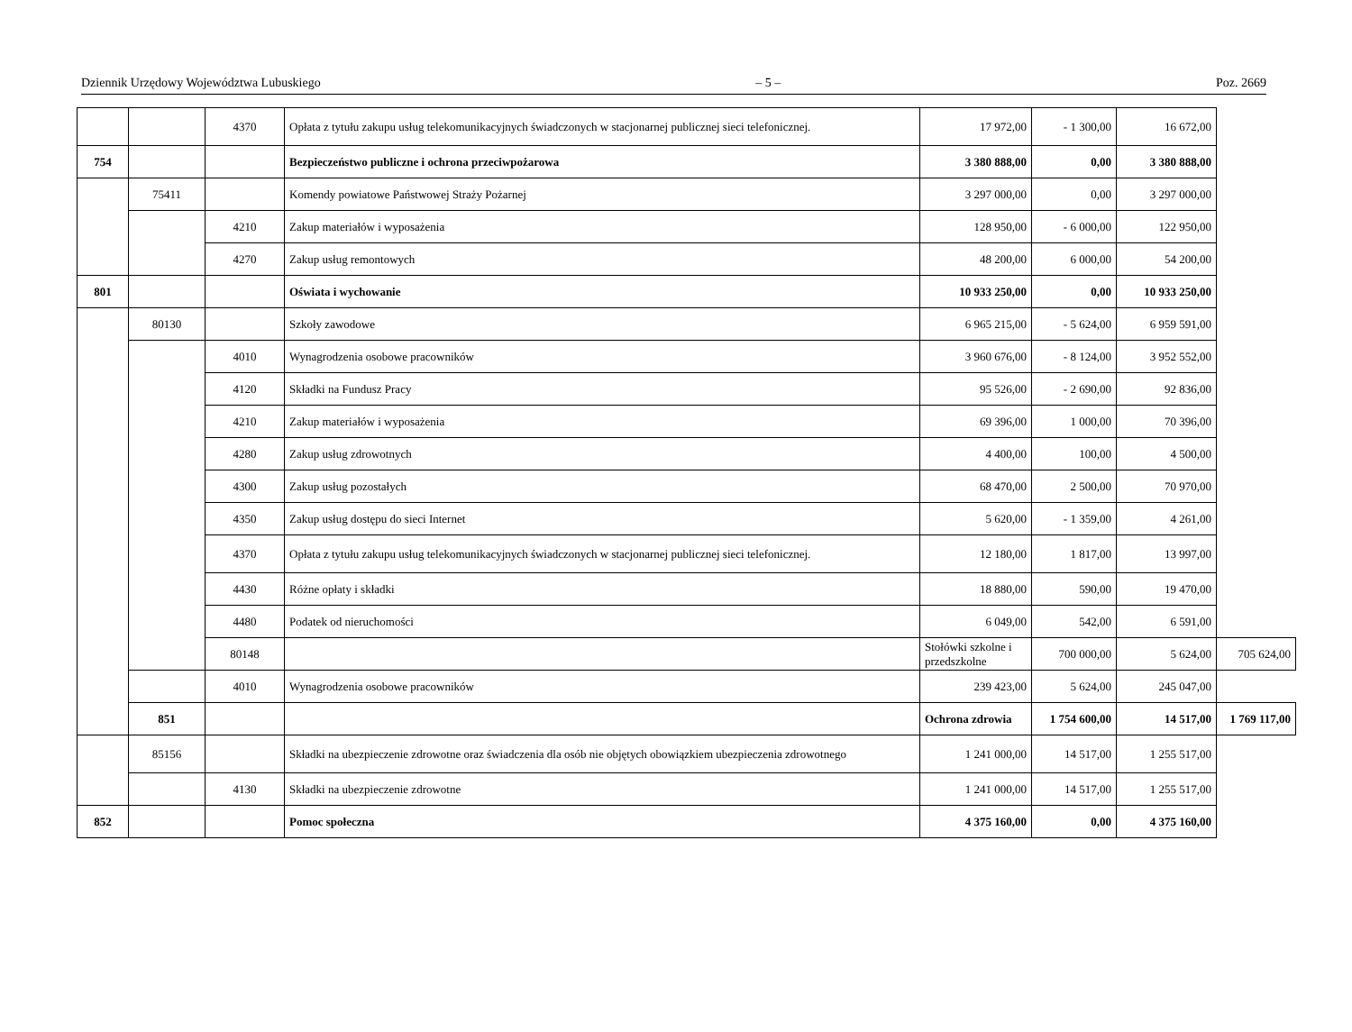Dziennik Urzędowy Województwa Lubuskiego – 5 – Poz. 2669
| | | 4370 | Opłata z tytułu zakupu usług telekomunikacyjnych świadczonych w stacjonarnej publicznej sieci telefonicznej. | 17 972,00 | - 1 300,00 | 16 672,00 | |
| 754 | | | Bezpieczeństwo publiczne i ochrona przeciwpożarowa | 3 380 888,00 | 0,00 | 3 380 888,00 | |
| | 75411 | | Komendy powiatowe Państwowej Straży Pożarnej | 3 297 000,00 | 0,00 | 3 297 000,00 | |
| | | 4210 | Zakup materiałów i wyposażenia | 128 950,00 | - 6 000,00 | 122 950,00 | |
| | | 4270 | Zakup usług remontowych | 48 200,00 | 6 000,00 | 54 200,00 | |
| 801 | | | Oświata i wychowanie | 10 933 250,00 | 0,00 | 10 933 250,00 | |
| | 80130 | | Szkoły zawodowe | 6 965 215,00 | - 5 624,00 | 6 959 591,00 | |
| | | 4010 | Wynagrodzenia osobowe pracowników | 3 960 676,00 | - 8 124,00 | 3 952 552,00 | |
| | | 4120 | Składki na Fundusz Pracy | 95 526,00 | - 2 690,00 | 92 836,00 | |
| | | 4210 | Zakup materiałów i wyposażenia | 69 396,00 | 1 000,00 | 70 396,00 | |
| | | 4280 | Zakup usług zdrowotnych | 4 400,00 | 100,00 | 4 500,00 | |
| | | 4300 | Zakup usług pozostałych | 68 470,00 | 2 500,00 | 70 970,00 | |
| | | 4350 | Zakup usług dostępu do sieci Internet | 5 620,00 | - 1 359,00 | 4 261,00 | |
| | | 4370 | Opłata z tytułu zakupu usług telekomunikacyjnych świadczonych w stacjonarnej publicznej sieci telefonicznej. | 12 180,00 | 1 817,00 | 13 997,00 | |
| | | 4430 | Różne opłaty i składki | 18 880,00 | 590,00 | 19 470,00 | |
| | | 4480 | Podatek od nieruchomości | 6 049,00 | 542,00 | 6 591,00 | |
| | | 80148 | | Stołówki szkolne i przedszkolne | 700 000,00 | 5 624,00 | 705 624,00 |
| | | 4010 | Wynagrodzenia osobowe pracowników | 239 423,00 | 5 624,00 | 245 047,00 | |
| | 851 | | | Ochrona zdrowia | 1 754 600,00 | 14 517,00 | 1 769 117,00 |
| | 85156 | | Składki na ubezpieczenie zdrowotne oraz świadczenia dla osób nie objętych obowiązkiem ubezpieczenia zdrowotnego | 1 241 000,00 | 14 517,00 | 1 255 517,00 | |
| | | 4130 | Składki na ubezpieczenie zdrowotne | 1 241 000,00 | 14 517,00 | 1 255 517,00 | |
| 852 | | | Pomoc społeczna | 4 375 160,00 | 0,00 | 4 375 160,00 | |